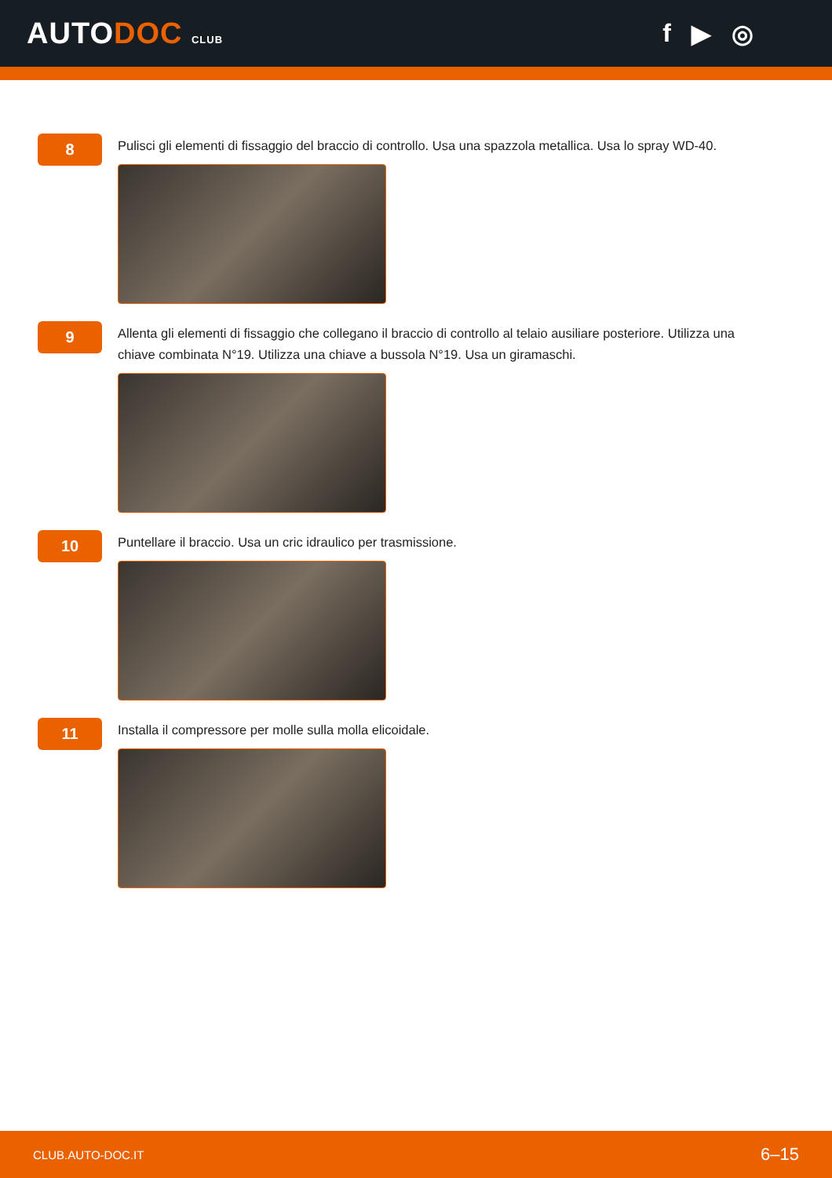AUTODOC CLUB
f ▶ ◎
8
Pulisci gli elementi di fissaggio del braccio di controllo. Usa una spazzola metallica. Usa lo spray WD-40.
9
Allenta gli elementi di fissaggio che collegano il braccio di controllo al telaio ausiliare posteriore. Utilizza una chiave combinata N°19. Utilizza una chiave a bussola N°19. Usa un giramaschi.
10
Puntellare il braccio. Usa un cric idraulico per trasmissione.
11
Installa il compressore per molle sulla molla elicoidale.
CLUB.AUTO-DOC.IT 6–15